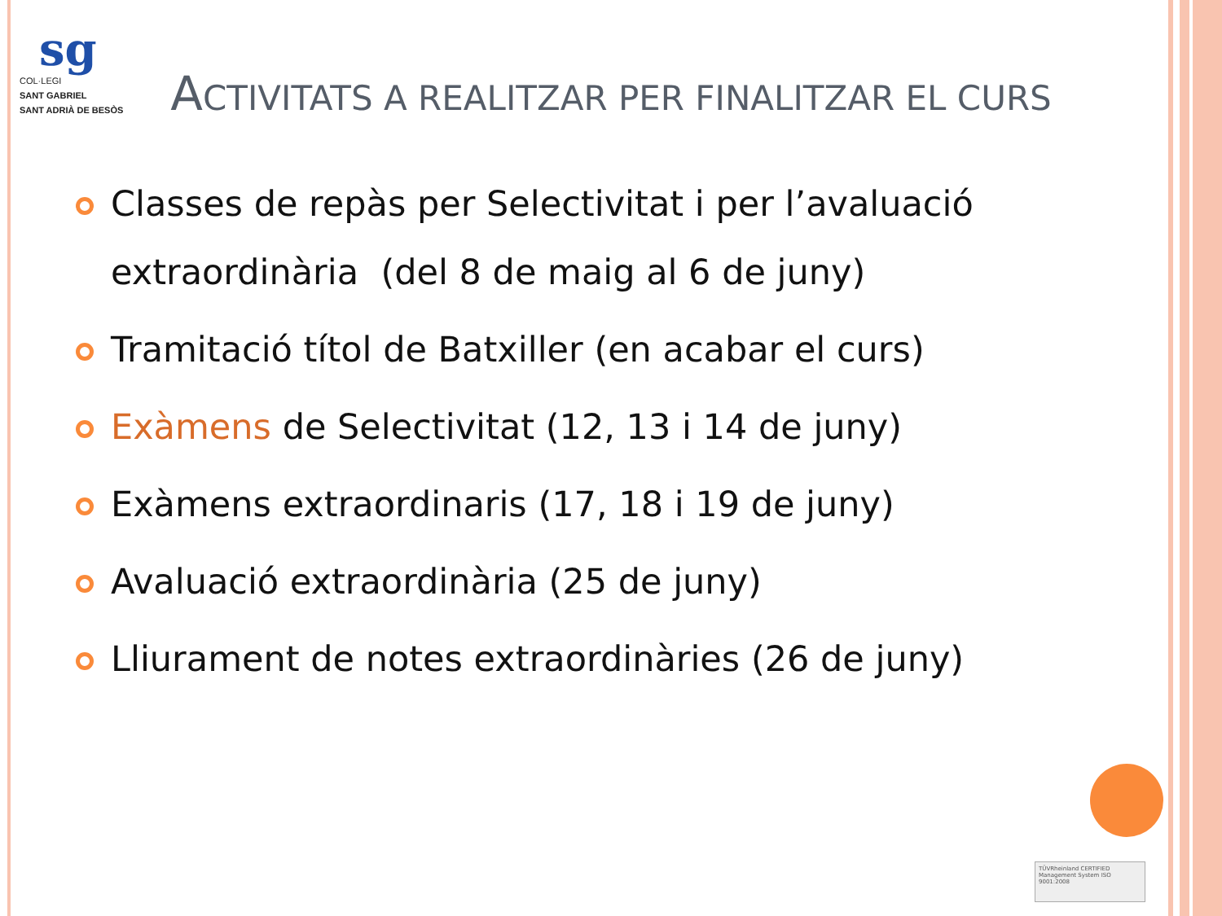sg
COL·LEGI
SANT GABRIEL
SANT ADRIÀ DE BESÒS
ACTIVITATS A REALITZAR PER FINALITZAR EL CURS
Classes de repàs per Selectivitat i per l’avaluació extraordinària (del 8 de maig al 6 de juny)
Tramitació títol de Batxiller (en acabar el curs)
Exàmens de Selectivitat (12, 13 i 14 de juny)
Exàmens extraordinaris (17, 18 i 19 de juny)
Avaluació extraordinària (25 de juny)
Lliurament de notes extraordinàries (26 de juny)
TÜVRheinland CERTIFIED Management System ISO 9001:2008